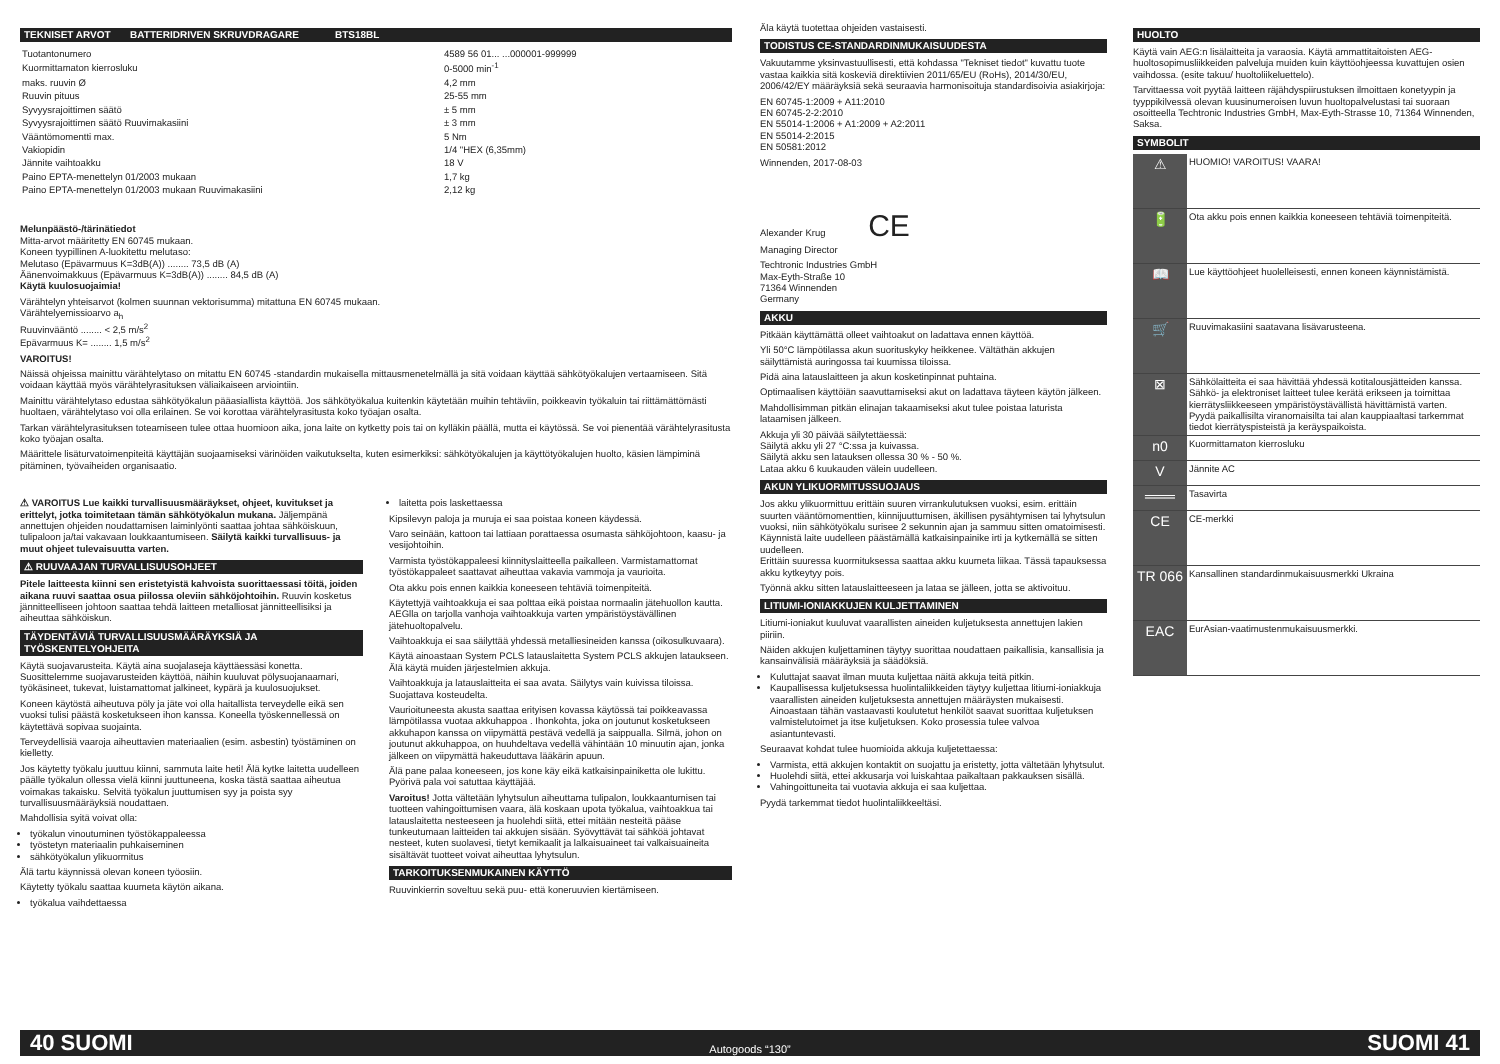TEKNISET ARVOT BATTERIDRIVEN SKRUVDRAGARE BTS18BL
| Tuotantonumero | 4589 56 01... ...000001-999999 |
| Kuormittamaton kierrosluku | 0-5000 min<sup>-1</sup> |
| maks. ruuvin Ø | 4,2 mm |
| Ruuvin pituus | 25-55 mm |
| Syvyysrajoittimen säätö | ± 5 mm |
| Syvyysrajoittimen säätö Ruuvimakasiini | ± 3 mm |
| Vääntömomentti max. | 5 Nm |
| Vakiopidin | 1/4 "HEX (6,35mm) |
| Jännite vaihtoakku | 18 V |
| Paino EPTA-menettelyn 01/2003 mukaan | 1,7 kg |
| Paino EPTA-menettelyn 01/2003 mukaan Ruuvimakasiini | 2,12 kg |
Melunpäästö-/tärinätiedot
Mitta-arvot määritetty EN 60745 mukaan.
Koneen tyypillinen A-luokitettu melutaso:
Melutaso (Epävarmuus K=3dB(A)) ........ 73,5 dB (A)
Äänenvoimakkuus (Epävarmuus K=3dB(A)) ........ 84,5 dB (A)
Käytä kuulosuojaimia!
Värähtelyn yhteisarvot (kolmen suunnan vektorisumma) mitattuna EN 60745 mukaan.
Värähtelyemissioarvo a<sub>h</sub>
Ruuvinvääntö ........ < 2,5 m/s<sup>2</sup>
Epävarmuus K= ........ 1,5 m/s<sup>2</sup>
VAROITUS!
Näissä ohjeissa mainittu värähtelytaso on mitattu EN 60745 -standardin mukaisella mittausmenetelmällä ja sitä voidaan käyttää sähkötyökalujen vertaamiseen. Sitä voidaan käyttää myös värähtelyrasituksen väliaikaiseen arviointiin.
Mainittu värähtelytaso edustaa sähkötyökalun pääasiallista käyttöä. Jos sähkötyökalua kuitenkin käytetään muihin tehtäviin, poikkeavin työkaluin tai riittämättömästi huoltaen, värähtelytaso voi olla erilainen. Se voi korottaa värähtelyrasitusta koko työajan osalta.
Tarkan värähtelyrasituksen toteamiseen tulee ottaa huomioon aika, jona laite on kytketty pois tai on kylläkin päällä, mutta ei käytössä. Se voi pienentää värähtelyrasitusta koko työajan osalta.
Määrittele lisäturvatoimenpiteitä käyttäjän suojaamiseksi värinöiden vaikutukselta, kuten esimerkiksi: sähkötyökalujen ja käyttötyökalujen huolto, käsien lämpiminä pitäminen, työvaiheiden organisaatio.
⚠ VAROITUS Lue kaikki turvallisuusmääräykset, ohjeet, kuvitukset ja erittelyt, jotka toimitetaan tämän sähkötyökalun mukana. Jäljempänä annettujen ohjeiden noudattamisen laiminlyönti saattaa johtaa sähköiskuun, tulipaloon ja/tai vakavaan loukkaantumiseen. Säilytä kaikki turvallisuus- ja muut ohjeet tulevaisuutta varten.
⚠ RUUVAAJAN TURVALLISUUSOHJEET
Pitele laitteesta kiinni sen eristetyistä kahvoista suorittaessasi töitä, joiden aikana ruuvi saattaa osua piilossa oleviin sähköjohtoihin. Ruuvin kosketus jännitteelliseen johtoon saattaa tehdä laitteen metalliosat jännitteellisiksi ja aiheuttaa sähköiskun.
TÄYDENTÄVIÄ TURVALLISUUSMÄÄRÄYKSIÄ JA TYÖSKENTELYOHJEITA
Käytä suojavarusteita. Käytä aina suojalaseja käyttäessäsi konetta. Suosittelemme suojavarusteiden käyttöä, näihin kuuluvat pölysuojanaamari, työkäsineet, tukevat, luistamattomat jalkineet, kypärä ja kuulosuojukset.
Koneen käytöstä aiheutuva pöly ja jäte voi olla haitallista terveydelle eikä sen vuoksi tulisi päästä kosketukseen ihon kanssa. Koneella työskennellessä on käytettävä sopivaa suojainta.
Terveydellisiä vaaroja aiheuttavien materiaalien (esim. asbestin) työstäminen on kielletty.
Jos käytetty työkalu juuttuu kiinni, sammuta laite heti! Älä kytke laitetta uudelleen päälle työkalun ollessa vielä kiinni juuttuneena, koska tästä saattaa aiheutua voimakas takaisku. Selvitä työkalun juuttumisen syy ja poista syy turvallisuusmääräyksiä noudattaen.
Mahdollisia syitä voivat olla:
työkalun vinoutuminen työstökappaleessa
työstetyn materiaalin puhkaiseminen
sähkötyökalun ylikuormitus
Älä tartu käynnissä olevan koneen työosiin.
Käytetty työkalu saattaa kuumeta käytön aikana.
työkalua vaihdettaessa
laitetta pois laskettaessa
Kipsilevyn paloja ja muruja ei saa poistaa koneen käydessä.
Varo seinään, kattoon tai lattiaan porattaessa osumasta sähköjohtoon, kaasu- ja vesijohtoihin.
Varmista työstökappaleesi kiinnityslaitteella paikalleen. Varmistamattomat työstökappaleet saattavat aiheuttaa vakavia vammoja ja vaurioita.
Ota akku pois ennen kaikkia koneeseen tehtäviä toimenpiteitä.
Käytettyjä vaihtoakkuja ei saa polttaa eikä poistaa normaalin jätehuollon kautta. AEGlla on tarjolla vanhoja vaihtoakkuja varten ympäristöystävällinen jätehuoltopalvelu.
Vaihtoakkuja ei saa säilyttää yhdessä metalliesineiden kanssa (oikosulkuvaara).
Käytä ainoastaan System PCLS latauslaitetta System PCLS akkujen lataukseen. Älä käytä muiden järjestelmien akkuja.
Vaihtoakkuja ja latauslaitteita ei saa avata. Säilytys vain kuivissa tiloissa. Suojattava kosteudelta.
Vaurioituneesta akusta saattaa erityisen kovassa käytössä tai poikkeavassa lämpötilassa vuotaa akkuhappoa . Ihonkohta, joka on joutunut kosketukseen akkuhapon kanssa on viipymättä pestävä vedellä ja saippualla. Silmä, johon on joutunut akkuhappoa, on huuhdeltava vedellä vähintään 10 minuutin ajan, jonka jälkeen on viipymättä hakeuduttava lääkärin apuun.
Älä pane palaa koneeseen, jos kone käy eikä katkaisinpainiketta ole lukittu. Pyörivä pala voi satuttaa käyttäjää.
Varoitus! Jotta vältetään lyhytsulun aiheuttama tulipalon, loukkaantumisen tai tuotteen vahingoittumisen vaara, älä koskaan upota työkalua, vaihtoakkua tai latauslaitetta nesteeseen ja huolehdi siitä, ettei mitään nesteitä pääse tunkeutumaan laitteiden tai akkujen sisään. Syövyttävät tai sähköä johtavat nesteet, kuten suolavesi, tietyt kemikaalit ja lalkaisuaineet tai valkaisuaineita sisältävät tuotteet voivat aiheuttaa lyhytsulun.
TARKOITUKSENMUKAINEN KÄYTTÖ
Ruuvinkierrin soveltuu sekä puu- että koneruuvien kiertämiseen.
Äla käytä tuotettaa ohjeiden vastaisesti.
TODISTUS CE-STANDARDINMUKAISUUDESTA
Vakuutamme yksinvastuullisesti, että kohdassa "Tekniset tiedot" kuvattu tuote vastaa kaikkia sitä koskeviä direktiivien 2011/65/EU (RoHs), 2014/30/EU, 2006/42/EY määräyksiä sekä seuraavia harmonisoituja standardisoivia asiakirjoja:
EN 60745-1:2009 + A11:2010
EN 60745-2-2:2010
EN 55014-1:2006 + A1:2009 + A2:2011
EN 55014-2:2015
EN 50581:2012
Winnenden, 2017-08-03
Alexander Krug CE
Managing Director
Techtronic Industries GmbH
Max-Eyth-Straße 10
71364 Winnenden
Germany
AKKU
Pitkään käyttämättä olleet vaihtoakut on ladattava ennen käyttöä.
Yli 50°C lämpötilassa akun suorituskyky heikkenee. Vältäthän akkujen säilyttämistä auringossa tai kuumissa tiloissa.
Pidä aina latauslaitteen ja akun kosketinpinnat puhtaina.
Optimaalisen käyttöiän saavuttamiseksi akut on ladattava täyteen käytön jälkeen.
Mahdollisimman pitkän elinajan takaamiseksi akut tulee poistaa laturista lataamisen jälkeen.
Akkuja yli 30 päivää säilytettäessä:
Säilytä akku yli 27 °C:ssa ja kuivassa.
Säilytä akku sen latauksen ollessa 30 % - 50 %.
Lataa akku 6 kuukauden välein uudelleen.
AKUN YLIKUORMITUSSUOJAUS
Jos akku ylikuormittuu erittäin suuren virrankulutuksen vuoksi, esim. erittäin suurten vääntömomenttien, kiinnijuuttumisen, äkillisen pysähtymisen tai lyhytsulun vuoksi, niin sähkötyökalu surisee 2 sekunnin ajan ja sammuu sitten omatoimisesti. Käynnistä laite uudelleen päästämällä katkaisinpainike irti ja kytkemällä se sitten uudelleen.
Erittäin suuressa kuormituksessa saattaa akku kuumeta liikaa. Tässä tapauksessa akku kytkeytyy pois.
Työnnä akku sitten latauslaitteeseen ja lataa se jälleen, jotta se aktivoituu.
LITIUMI-IONIAKKUJEN KULJETTAMINEN
Litiumi-ioniakut kuuluvat vaarallisten aineiden kuljetuksesta annettujen lakien piiriin.
Näiden akkujen kuljettaminen täytyy suorittaa noudattaen paikallisia, kansallisia ja kansainvälisiä määräyksiä ja säädöksiä.
Kuluttajat saavat ilman muuta kuljettaa näitä akkuja teitä pitkin.
Kaupallisessa kuljetuksessa huolintaliikkeiden täytyy kuljettaa litiumi-ioniakkuja vaarallisten aineiden kuljetuksesta annettujen määräysten mukaisesti. Ainoastaan tähän vastaavasti koulutetut henkilöt saavat suorittaa kuljetuksen valmistelutoimet ja itse kuljetuksen. Koko prosessia tulee valvoa asiantuntevasti.
Seuraavat kohdat tulee huomioida akkuja kuljetettaessa:
Varmista, että akkujen kontaktit on suojattu ja eristetty, jotta vältetään lyhytsulut.
Huolehdi siitä, ettei akkusarja voi luiskahtaa paikaltaan pakkauksen sisällä.
Vahingoittuneita tai vuotavia akkuja ei saa kuljettaa.
Pyydä tarkemmat tiedot huolintaliikkeeltäsi.
HUOLTO
Käytä vain AEG:n lisälaitteita ja varaosia. Käytä ammattitaitoisten AEG-huoltosopimusliikkeiden palveluja muiden kuin käyttöohjeessa kuvattujen osien vaihdossa. (esite takuu/ huoltoliikeluettelo).
Tarvittaessa voit pyytää laitteen räjähdyspiirustuksen ilmoittaen konetyypin ja tyyppikilvessä olevan kuusinumeroisen luvun huoltopalvelustasi tai suoraan osoitteella Techtronic Industries GmbH, Max-Eyth-Strasse 10, 71364 Winnenden, Saksa.
SYMBOLIT
| ⚠ | HUOMIO! VAROITUS! VAARA! |
| 🔋 | Ota akku pois ennen kaikkia koneeseen tehtäviä toimenpiteitä. |
| 📖 | Lue käyttöohjeet huolelleisesti, ennen koneen käynnistämistä. |
| 🛒 | Ruuvimakasiini saatavana lisävarusteena. |
| ⊠ | Sähkölaitteita ei saa hävittää yhdessä kotitalousjätteiden kanssa. Sähkö- ja elektroniset laitteet tulee kerätä erikseen ja toimittaa kierrätysliikkeeseen ympäristöystävällistä hävittämistä varten. Pyydä paikallisilta viranomaisilta tai alan kauppiaaltasi tarkemmat tiedot kierrätyspisteistä ja keräyspaikoista. |
| n0 | Kuormittamaton kierrosluku |
| V | Jännite AC |
| ═══ | Tasavirta |
| CE | CE-merkki |
| TR 066 | Kansallinen standardinmukaisuusmerkki Ukraina |
| EAC | EurAsian-vaatimustenmukaisuusmerkki. |
40 SUOMI Autogoods “130” SUOMI 41